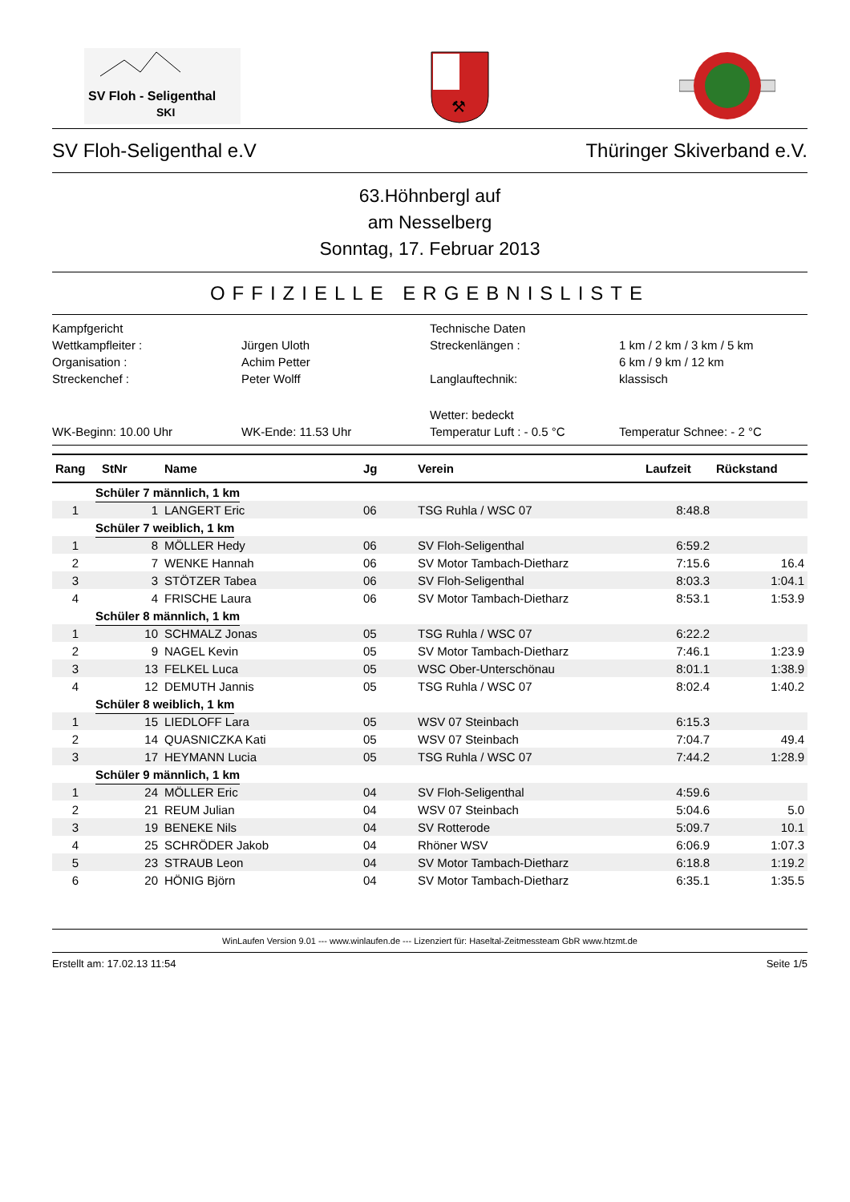SV Floh - Seligenthal
SKI
⚒
SV Floh-Seligenthal e.V Thüringer Skiverband e.V.
63.Höhnbergl auf
am Nesselberg
Sonntag, 17. Februar 2013
OFFIZIELLE ERGEBNISLISTE
| Kampfgericht | | Technische Daten | |
| Wettkampfleiter : | Jürgen Uloth | Streckenlängen : | 1 km / 2 km / 3 km / 5 km |
| Organisation : | Achim Petter | | 6 km / 9 km / 12 km |
| Streckenchef : | Peter Wolff | Langlauftechnik: | klassisch |
| | | Wetter: bedeckt | |
| WK-Beginn: 10.00 Uhr | WK-Ende: 11.53 Uhr | Temperatur Luft : - 0.5 °C | Temperatur Schnee: - 2 °C |
| Rang | StNr | Name | Jg | Verein | Laufzeit | Rückstand |
| --- | --- | --- | --- | --- | --- | --- |
| Schüler 7 männlich, 1 km | | | | | | |
| 1 | 1 | LANGERT Eric | 06 | TSG Ruhla / WSC 07 | 8:48.8 | |
| Schüler 7 weiblich, 1 km | | | | | | |
| 1 | 8 | MÖLLER Hedy | 06 | SV Floh-Seligenthal | 6:59.2 | |
| 2 | 7 | WENKE Hannah | 06 | SV Motor Tambach-Dietharz | 7:15.6 | 16.4 |
| 3 | 3 | STÖTZER Tabea | 06 | SV Floh-Seligenthal | 8:03.3 | 1:04.1 |
| 4 | 4 | FRISCHE Laura | 06 | SV Motor Tambach-Dietharz | 8:53.1 | 1:53.9 |
| Schüler 8 männlich, 1 km | | | | | | |
| 1 | 10 | SCHMALZ Jonas | 05 | TSG Ruhla / WSC 07 | 6:22.2 | |
| 2 | 9 | NAGEL Kevin | 05 | SV Motor Tambach-Dietharz | 7:46.1 | 1:23.9 |
| 3 | 13 | FELKEL Luca | 05 | WSC Ober-Unterschönau | 8:01.1 | 1:38.9 |
| 4 | 12 | DEMUTH Jannis | 05 | TSG Ruhla / WSC 07 | 8:02.4 | 1:40.2 |
| Schüler 8 weiblich, 1 km | | | | | | |
| 1 | 15 | LIEDLOFF Lara | 05 | WSV 07 Steinbach | 6:15.3 | |
| 2 | 14 | QUASNICZKA Kati | 05 | WSV 07 Steinbach | 7:04.7 | 49.4 |
| 3 | 17 | HEYMANN Lucia | 05 | TSG Ruhla / WSC 07 | 7:44.2 | 1:28.9 |
| Schüler 9 männlich, 1 km | | | | | | |
| 1 | 24 | MÖLLER Eric | 04 | SV Floh-Seligenthal | 4:59.6 | |
| 2 | 21 | REUM Julian | 04 | WSV 07 Steinbach | 5:04.6 | 5.0 |
| 3 | 19 | BENEKE Nils | 04 | SV Rotterode | 5:09.7 | 10.1 |
| 4 | 25 | SCHRÖDER Jakob | 04 | Rhöner WSV | 6:06.9 | 1:07.3 |
| 5 | 23 | STRAUB Leon | 04 | SV Motor Tambach-Dietharz | 6:18.8 | 1:19.2 |
| 6 | 20 | HÖNIG Björn | 04 | SV Motor Tambach-Dietharz | 6:35.1 | 1:35.5 |
WinLaufen Version 9.01 --- www.winlaufen.de --- Lizenziert für: Haseltal-Zeitmessteam GbR www.htzmt.de
Erstellt am: 17.02.13 11:54 Seite 1/5